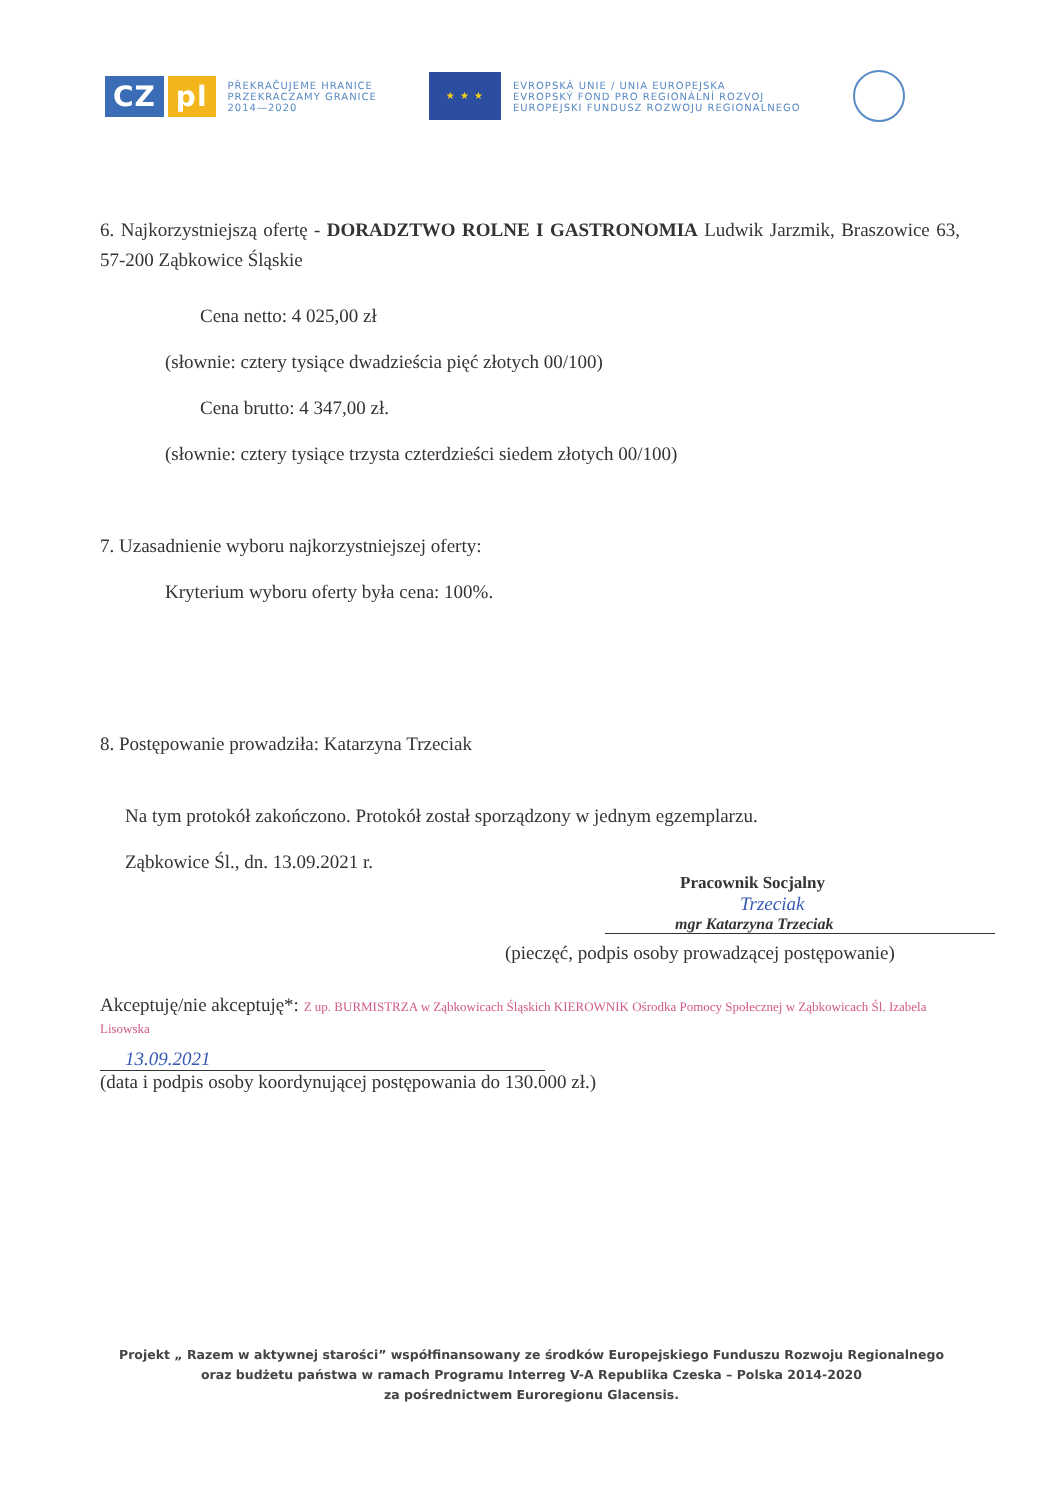CZ pl
PŘEKRAČUJEME HRANICE
PRZEKRACZAMY GRANICE
2014—2020
★ ★ ★
EVROPSKÁ UNIE / UNIA EUROPEJSKA
EVROPSKÝ FOND PRO REGIONÁLNÍ ROZVOJ
EUROPEJSKI FUNDUSZ ROZWOJU REGIONALNEGO
6. Najkorzystniejszą ofertę - DORADZTWO ROLNE I GASTRONOMIA Ludwik Jarzmik, Braszowice 63, 57-200 Ząbkowice Śląskie
Cena netto: 4 025,00 zł
(słownie: cztery tysiące dwadzieścia pięć złotych 00/100)
Cena brutto: 4 347,00 zł.
(słownie: cztery tysiące trzysta czterdzieści siedem złotych 00/100)
7. Uzasadnienie wyboru najkorzystniejszej oferty:
Kryterium wyboru oferty była cena: 100%.
8. Postępowanie prowadziła: Katarzyna Trzeciak
Na tym protokół zakończono. Protokół został sporządzony w jednym egzemplarzu.
Ząbkowice Śl., dn. 13.09.2021 r.
Pracownik Socjalny
Trzeciak
mgr Katarzyna Trzeciak
(pieczęć, podpis osoby prowadzącej postępowanie)
Akceptuję/nie akceptuję*: Z up. BURMISTRZA w Ząbkowicach Śląskich KIEROWNIK Ośrodka Pomocy Społecznej w Ząbkowicach Śl. Izabela Lisowska
13.09.2021
(data i podpis osoby koordynującej postępowania do 130.000 zł.)
Projekt „ Razem w aktywnej starości” współfinansowany ze środków Europejskiego Funduszu Rozwoju Regionalnego
oraz budżetu państwa w ramach Programu Interreg V-A Republika Czeska – Polska 2014-2020
za pośrednictwem Euroregionu Glacensis.